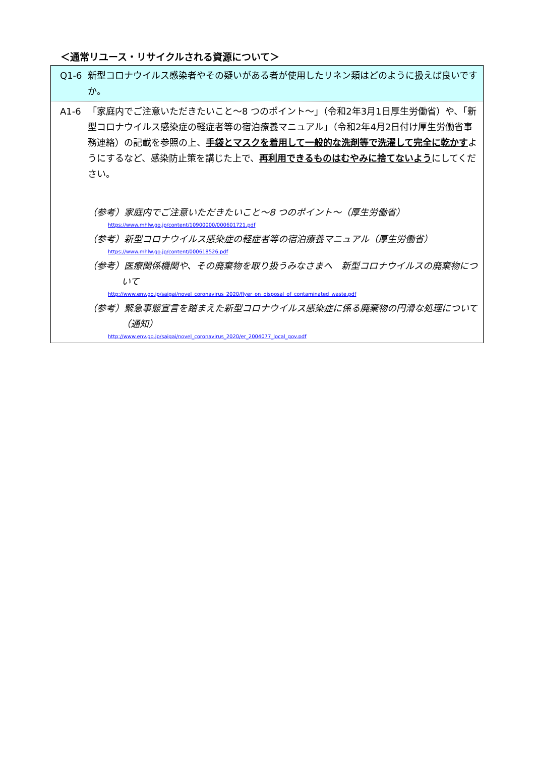＜通常リユース・リサイクルされる資源について＞
Q1-6 新型コロナウイルス感染者やその疑いがある者が使用したリネン類はどのように扱えば良いですか。
A1-6 「家庭内でご注意いただきたいこと～8 つのポイント～」（令和2年3月1日厚生労働省）や、「新型コロナウイルス感染症の軽症者等の宿泊療養マニュアル」（令和2年4月2日付け厚生労働省事務連絡）の記載を参照の上、手袋とマスクを着用して一般的な洗剤等で洗濯して完全に乾かすようにするなど、感染防止策を講じた上で、再利用できるものはむやみに捨てないようにしてください。
（参考）家庭内でご注意いただきたいこと～8 つのポイント～（厚生労働省）
https://www.mhlw.go.jp/content/10900000/000601721.pdf
（参考）新型コロナウイルス感染症の軽症者等の宿泊療養マニュアル（厚生労働省）
https://www.mhlw.go.jp/content/000618526.pdf
（参考）医療関係機関や、その廃棄物を取り扱うみなさまへ　新型コロナウイルスの廃棄物について
http://www.env.go.jp/saigai/novel_coronavirus_2020/flyer_on_disposal_of_contaminated_waste.pdf
（参考）緊急事態宣言を踏まえた新型コロナウイルス感染症に係る廃棄物の円滑な処理について（通知）
http://www.env.go.jp/saigai/novel_coronavirus_2020/er_2004077_local_gov.pdf